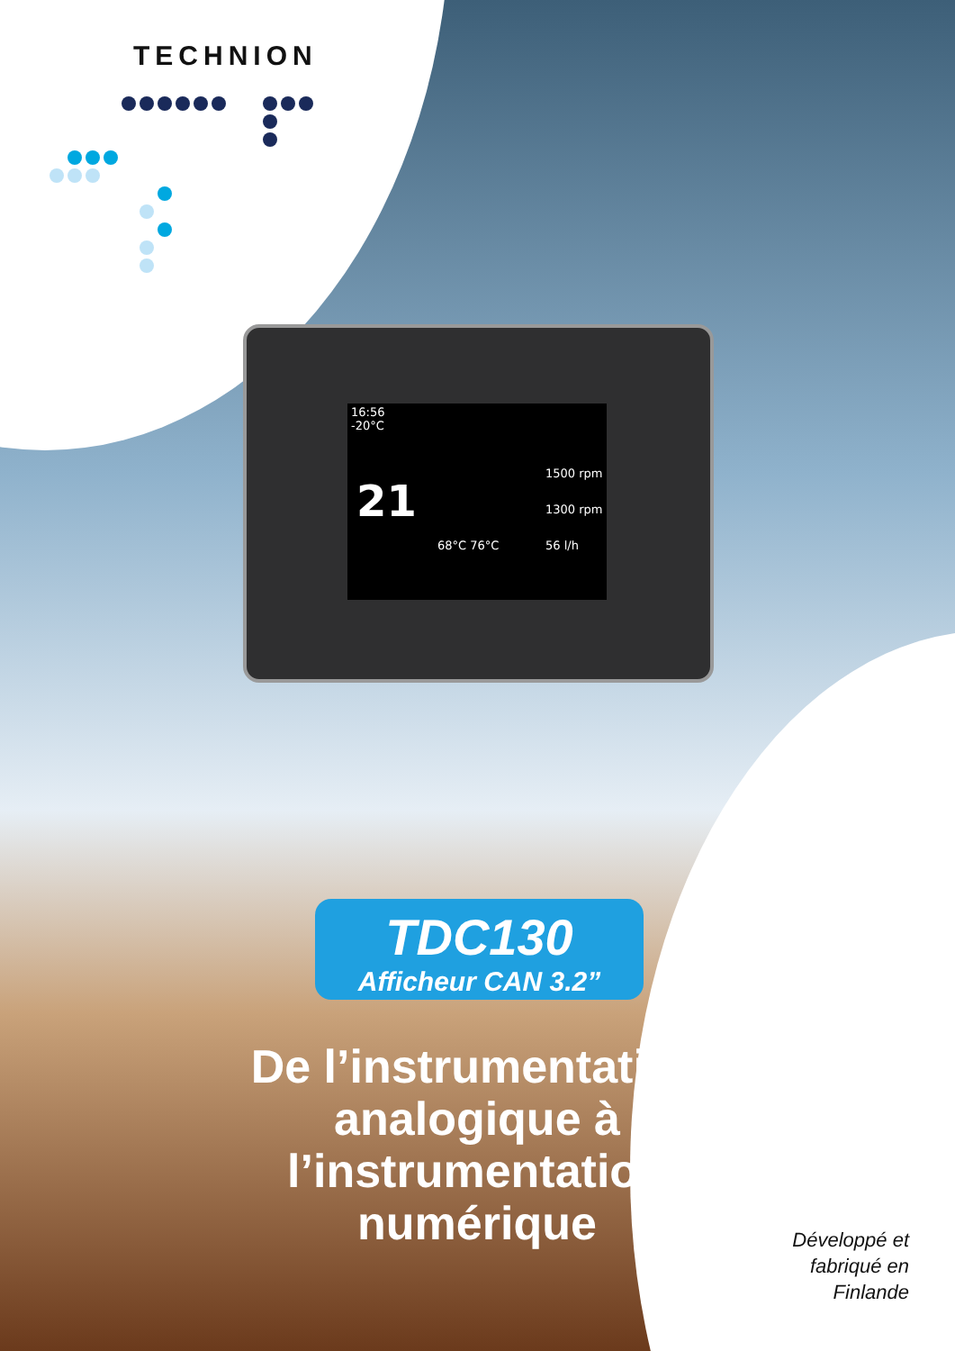TECHNION
16:56
-20°C
21
1500 rpm
1300 rpm
56 l/h
68°C 76°C
TDC130
Afficheur CAN 3.2”
De l’instrumentation analogique à l’instrumentation numérique
Développé et fabriqué en Finlande